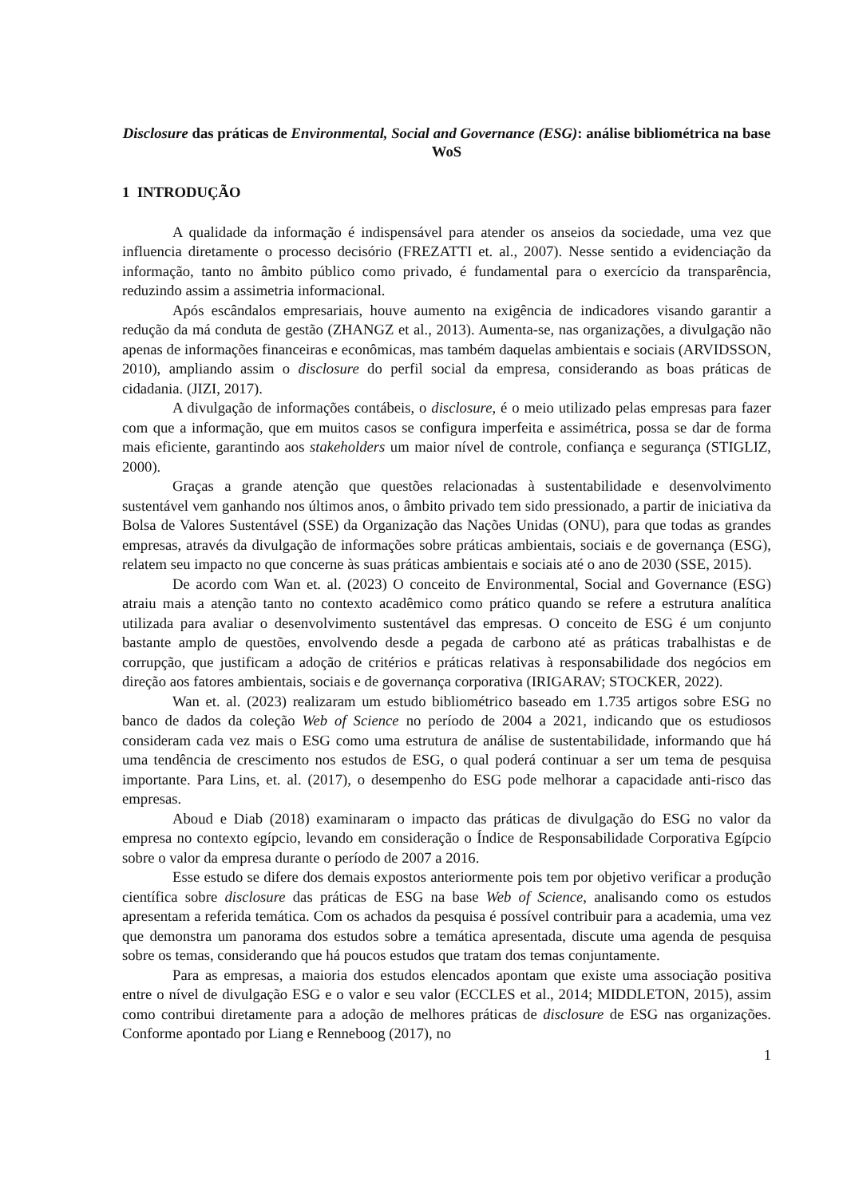Disclosure das práticas de Environmental, Social and Governance (ESG): análise bibliométrica na base WoS
1 INTRODUÇÃO
A qualidade da informação é indispensável para atender os anseios da sociedade, uma vez que influencia diretamente o processo decisório (FREZATTI et. al., 2007). Nesse sentido a evidenciação da informação, tanto no âmbito público como privado, é fundamental para o exercício da transparência, reduzindo assim a assimetria informacional.
Após escândalos empresariais, houve aumento na exigência de indicadores visando garantir a redução da má conduta de gestão (ZHANGZ et al., 2013). Aumenta-se, nas organizações, a divulgação não apenas de informações financeiras e econômicas, mas também daquelas ambientais e sociais (ARVIDSSON, 2010), ampliando assim o disclosure do perfil social da empresa, considerando as boas práticas de cidadania. (JIZI, 2017).
A divulgação de informações contábeis, o disclosure, é o meio utilizado pelas empresas para fazer com que a informação, que em muitos casos se configura imperfeita e assimétrica, possa se dar de forma mais eficiente, garantindo aos stakeholders um maior nível de controle, confiança e segurança (STIGLIZ, 2000).
Graças a grande atenção que questões relacionadas à sustentabilidade e desenvolvimento sustentável vem ganhando nos últimos anos, o âmbito privado tem sido pressionado, a partir de iniciativa da Bolsa de Valores Sustentável (SSE) da Organização das Nações Unidas (ONU), para que todas as grandes empresas, através da divulgação de informações sobre práticas ambientais, sociais e de governança (ESG), relatem seu impacto no que concerne às suas práticas ambientais e sociais até o ano de 2030 (SSE, 2015).
De acordo com Wan et. al. (2023) O conceito de Environmental, Social and Governance (ESG) atraiu mais a atenção tanto no contexto acadêmico como prático quando se refere a estrutura analítica utilizada para avaliar o desenvolvimento sustentável das empresas. O conceito de ESG é um conjunto bastante amplo de questões, envolvendo desde a pegada de carbono até as práticas trabalhistas e de corrupção, que justificam a adoção de critérios e práticas relativas à responsabilidade dos negócios em direção aos fatores ambientais, sociais e de governança corporativa (IRIGARAV; STOCKER, 2022).
Wan et. al. (2023) realizaram um estudo bibliométrico baseado em 1.735 artigos sobre ESG no banco de dados da coleção Web of Science no período de 2004 a 2021, indicando que os estudiosos consideram cada vez mais o ESG como uma estrutura de análise de sustentabilidade, informando que há uma tendência de crescimento nos estudos de ESG, o qual poderá continuar a ser um tema de pesquisa importante. Para Lins, et. al. (2017), o desempenho do ESG pode melhorar a capacidade anti-risco das empresas.
Aboud e Diab (2018) examinaram o impacto das práticas de divulgação do ESG no valor da empresa no contexto egípcio, levando em consideração o Índice de Responsabilidade Corporativa Egípcio sobre o valor da empresa durante o período de 2007 a 2016.
Esse estudo se difere dos demais expostos anteriormente pois tem por objetivo verificar a produção científica sobre disclosure das práticas de ESG na base Web of Science, analisando como os estudos apresentam a referida temática. Com os achados da pesquisa é possível contribuir para a academia, uma vez que demonstra um panorama dos estudos sobre a temática apresentada, discute uma agenda de pesquisa sobre os temas, considerando que há poucos estudos que tratam dos temas conjuntamente.
Para as empresas, a maioria dos estudos elencados apontam que existe uma associação positiva entre o nível de divulgação ESG e o valor e seu valor (ECCLES et al., 2014; MIDDLETON, 2015), assim como contribui diretamente para a adoção de melhores práticas de disclosure de ESG nas organizações. Conforme apontado por Liang e Renneboog (2017), no
1